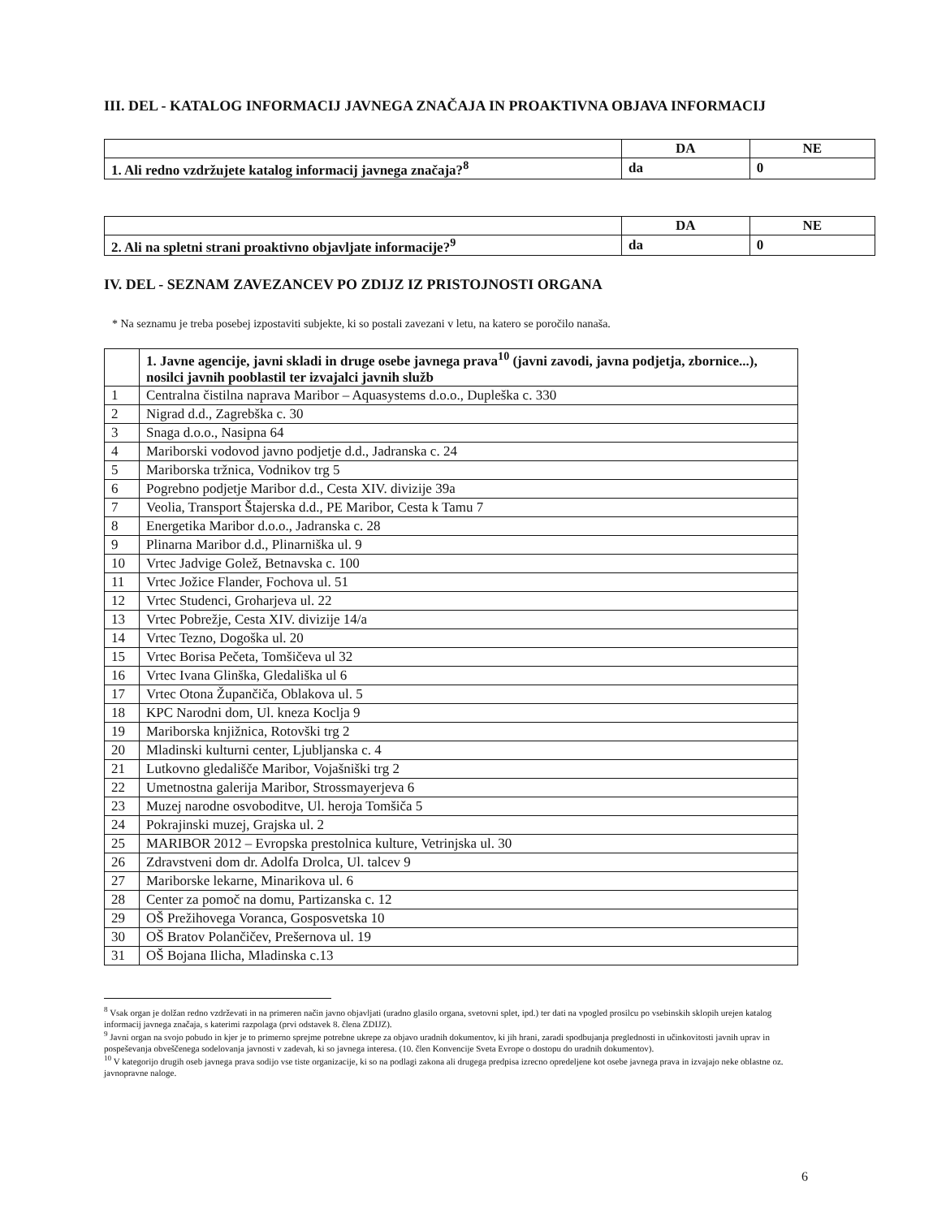III. DEL - KATALOG INFORMACIJ JAVNEGA ZNAČAJA IN PROAKTIVNA OBJAVA INFORMACIJ
| | DA | NE |
| 1. Ali redno vzdržujete katalog informacij javnega značaja?<sup>8</sup> | da | 0 |
| | DA | NE |
| 2. Ali na spletni strani proaktivno objavljate informacije?<sup>9</sup> | da | 0 |
IV. DEL - SEZNAM ZAVEZANCEV PO ZDIJZ IZ PRISTOJNOSTI ORGANA
* Na seznamu je treba posebej izpostaviti subjekte, ki so postali zavezani v letu, na katero se poročilo nanaša.
| | 1. Javne agencije, javni skladi in druge osebe javnega prava<sup>10</sup> (javni zavodi, javna podjetja, zbornice...), nosilci javnih pooblastil ter izvajalci javnih služb |
| 1 | Centralna čistilna naprava Maribor – Aquasystems d.o.o., Dupleška c. 330 |
| 2 | Nigrad d.d., Zagrebška c. 30 |
| 3 | Snaga d.o.o., Nasipna 64 |
| 4 | Mariborski vodovod javno podjetje d.d., Jadranska c. 24 |
| 5 | Mariborska tržnica, Vodnikov trg 5 |
| 6 | Pogrebno podjetje Maribor d.d., Cesta XIV. divizije 39a |
| 7 | Veolia, Transport Štajerska d.d., PE Maribor, Cesta k Tamu 7 |
| 8 | Energetika Maribor d.o.o., Jadranska c. 28 |
| 9 | Plinarna Maribor d.d., Plinarniška ul. 9 |
| 10 | Vrtec Jadvige Golež, Betnavska c. 100 |
| 11 | Vrtec Jožice Flander, Fochova ul. 51 |
| 12 | Vrtec Studenci, Groharjeva ul. 22 |
| 13 | Vrtec Pobrežje, Cesta XIV. divizije 14/a |
| 14 | Vrtec Tezno, Dogoška ul. 20 |
| 15 | Vrtec Borisa Pečeta, Tomšičeva ul 32 |
| 16 | Vrtec Ivana Glinška, Gledališka ul 6 |
| 17 | Vrtec Otona Župančiča, Oblakova ul. 5 |
| 18 | KPC Narodni dom, Ul. kneza Koclja 9 |
| 19 | Mariborska knjižnica, Rotovški trg 2 |
| 20 | Mladinski kulturni center, Ljubljanska c. 4 |
| 21 | Lutkovno gledališče Maribor, Vojašniški trg 2 |
| 22 | Umetnostna galerija Maribor, Strossmayerjeva 6 |
| 23 | Muzej narodne osvoboditve, Ul. heroja Tomšiča 5 |
| 24 | Pokrajinski muzej, Grajska ul. 2 |
| 25 | MARIBOR 2012 – Evropska prestolnica kulture, Vetrinjska ul. 30 |
| 26 | Zdravstveni dom dr. Adolfa Drolca, Ul. talcev 9 |
| 27 | Mariborske lekarne, Minarikova ul. 6 |
| 28 | Center za pomoč na domu, Partizanska c. 12 |
| 29 | OŠ Prežihovega Voranca, Gosposvetska 10 |
| 30 | OŠ Bratov Polančičev, Prešernova ul. 19 |
| 31 | OŠ Bojana Ilicha, Mladinska c.13 |
<sup>8</sup> Vsak organ je dolžan redno vzdrževati in na primeren način javno objavljati (uradno glasilo organa, svetovni splet, ipd.) ter dati na vpogled prosilcu po vsebinskih sklopih urejen katalog informacij javnega značaja, s katerimi razpolaga (prvi odstavek 8. člena ZDIJZ).
<sup>9</sup> Javni organ na svojo pobudo in kjer je to primerno sprejme potrebne ukrepe za objavo uradnih dokumentov, ki jih hrani, zaradi spodbujanja preglednosti in učinkovitosti javnih uprav in pospeševanja obveščenega sodelovanja javnosti v zadevah, ki so javnega interesa. (10. člen Konvencije Sveta Evrope o dostopu do uradnih dokumentov).
<sup>10</sup> V kategorijo drugih oseb javnega prava sodijo vse tiste organizacije, ki so na podlagi zakona ali drugega predpisa izrecno opredeljene kot osebe javnega prava in izvajajo neke oblastne oz. javnopravne naloge.
6